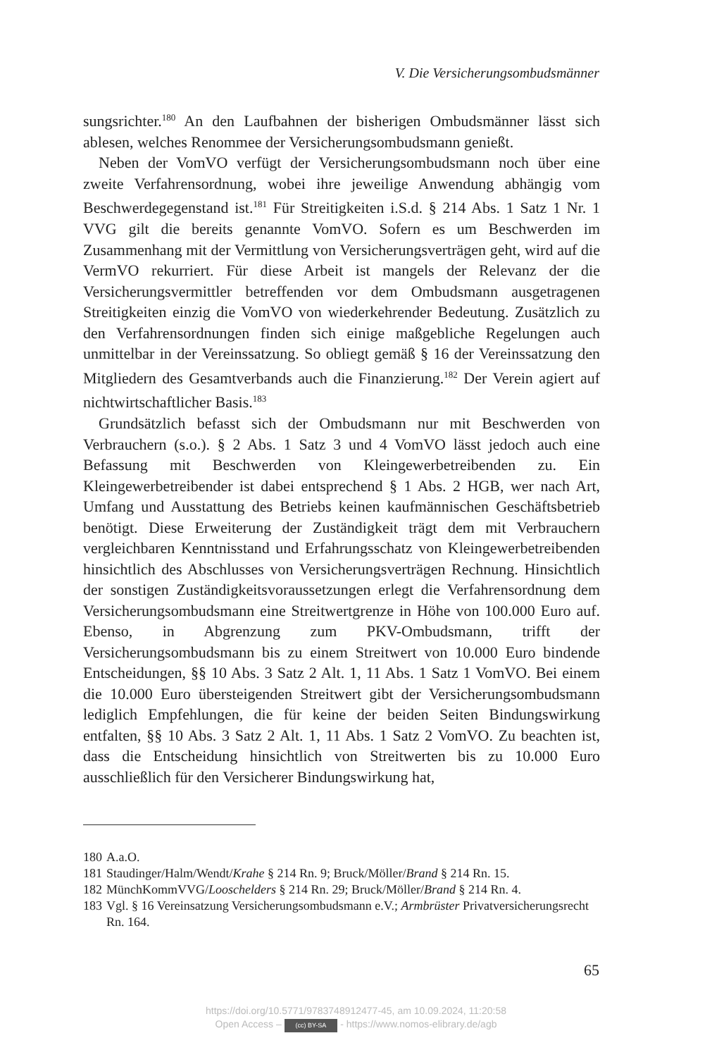V. Die Versicherungsombudsmänner
sungsrichter.<sup>180</sup> An den Laufbahnen der bisherigen Ombudsmänner lässt sich ablesen, welches Renommee der Versicherungsombudsmann genießt.
Neben der VomVO verfügt der Versicherungsombudsmann noch über eine zweite Verfahrensordnung, wobei ihre jeweilige Anwendung abhängig vom Beschwerdegegenstand ist.<sup>181</sup> Für Streitigkeiten i.S.d. § 214 Abs. 1 Satz 1 Nr. 1 VVG gilt die bereits genannte VomVO. Sofern es um Beschwerden im Zusammenhang mit der Vermittlung von Versicherungsverträgen geht, wird auf die VermVO rekurriert. Für diese Arbeit ist mangels der Relevanz der die Versicherungsvermittler betreffenden vor dem Ombudsmann ausgetragenen Streitigkeiten einzig die VomVO von wiederkehrender Bedeutung. Zusätzlich zu den Verfahrensordnungen finden sich einige maßgebliche Regelungen auch unmittelbar in der Vereinssatzung. So obliegt gemäß § 16 der Vereinssatzung den Mitgliedern des Gesamtverbands auch die Finanzierung.<sup>182</sup> Der Verein agiert auf nichtwirtschaftlicher Basis.<sup>183</sup>
Grundsätzlich befasst sich der Ombudsmann nur mit Beschwerden von Verbrauchern (s.o.). § 2 Abs. 1 Satz 3 und 4 VomVO lässt jedoch auch eine Befassung mit Beschwerden von Kleingewerbetreibenden zu. Ein Kleingewerbetreibender ist dabei entsprechend § 1 Abs. 2 HGB, wer nach Art, Umfang und Ausstattung des Betriebs keinen kaufmännischen Geschäftsbetrieb benötigt. Diese Erweiterung der Zuständigkeit trägt dem mit Verbrauchern vergleichbaren Kenntnisstand und Erfahrungsschatz von Kleingewerbetreibenden hinsichtlich des Abschlusses von Versicherungsverträgen Rechnung. Hinsichtlich der sonstigen Zuständigkeitsvoraussetzungen erlegt die Verfahrensordnung dem Versicherungsombudsmann eine Streitwertgrenze in Höhe von 100.000 Euro auf. Ebenso, in Abgrenzung zum PKV-Ombudsmann, trifft der Versicherungsombudsmann bis zu einem Streitwert von 10.000 Euro bindende Entscheidungen, §§ 10 Abs. 3 Satz 2 Alt. 1, 11 Abs. 1 Satz 1 VomVO. Bei einem die 10.000 Euro übersteigenden Streitwert gibt der Versicherungsombudsmann lediglich Empfehlungen, die für keine der beiden Seiten Bindungswirkung entfalten, §§ 10 Abs. 3 Satz 2 Alt. 1, 11 Abs. 1 Satz 2 VomVO. Zu beachten ist, dass die Entscheidung hinsichtlich von Streitwerten bis zu 10.000 Euro ausschließlich für den Versicherer Bindungswirkung hat,
180 A.a.O.
181 Staudinger/Halm/Wendt/Krahe § 214 Rn. 9; Bruck/Möller/Brand § 214 Rn. 15.
182 MünchKommVVG/Looschelders § 214 Rn. 29; Bruck/Möller/Brand § 214 Rn. 4.
183 Vgl. § 16 Vereinsatzung Versicherungsombudsmann e.V.; Armbrüster Privatversicherungsrecht Rn. 164.
65
https://doi.org/10.5771/9783748912477-45, am 10.09.2024, 11:20:58
Open Access – (cc) BY-SA - https://www.nomos-elibrary.de/agb